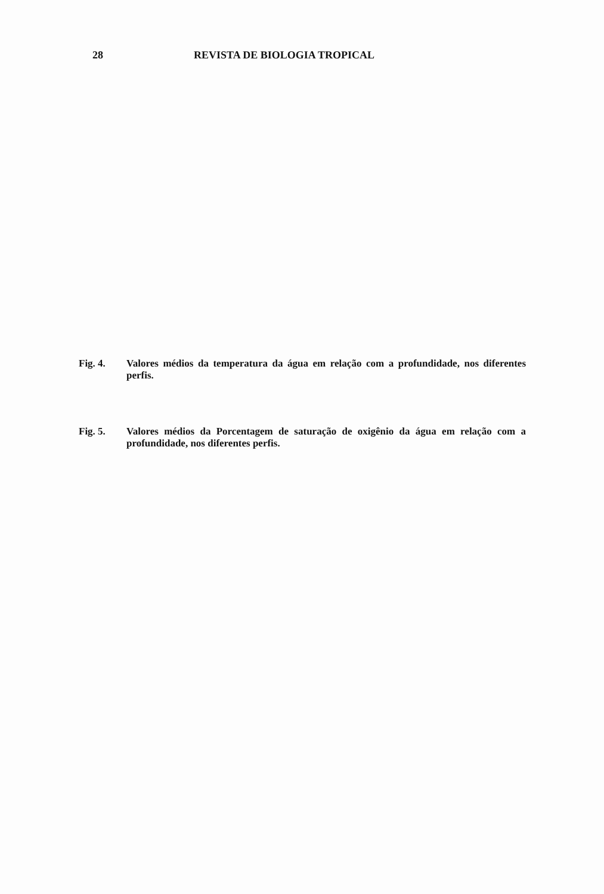28 REVISTA DE BIOLOGIA TROPICAL
Fig. 4. Valores médios da temperatura da água em relação com a profundidade, nos diferentes perfis.
Fig. 5. Valores médios da Porcentagem de saturação de oxigênio da água em relação com a profundidade, nos diferentes perfis.